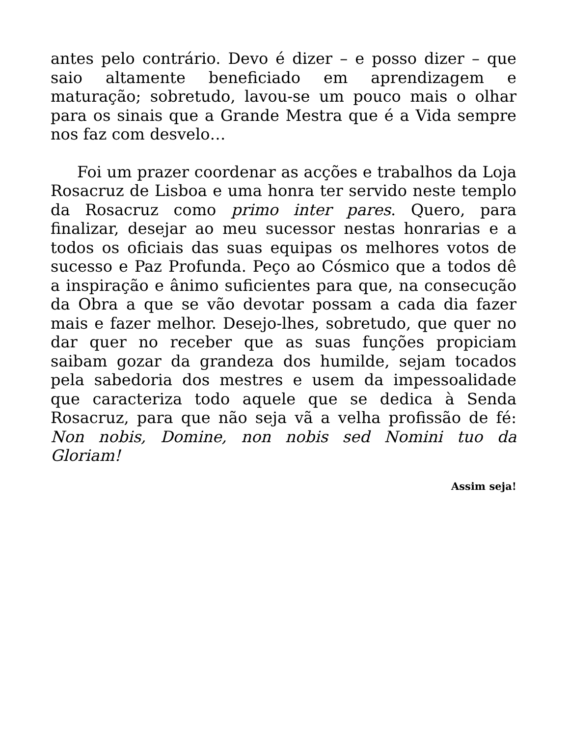antes pelo contrário. Devo é dizer – e posso dizer – que saio altamente beneficiado em aprendizagem e maturação; sobretudo, lavou-se um pouco mais o olhar para os sinais que a Grande Mestra que é a Vida sempre nos faz com desvelo…
Foi um prazer coordenar as acções e trabalhos da Loja Rosacruz de Lisboa e uma honra ter servido neste templo da Rosacruz como primo inter pares. Quero, para finalizar, desejar ao meu sucessor nestas honrarias e a todos os oficiais das suas equipas os melhores votos de sucesso e Paz Profunda. Peço ao Cósmico que a todos dê a inspiração e ânimo suficientes para que, na consecução da Obra a que se vão devotar possam a cada dia fazer mais e fazer melhor. Desejo-lhes, sobretudo, que quer no dar quer no receber que as suas funções propiciam saibam gozar da grandeza dos humilde, sejam tocados pela sabedoria dos mestres e usem da impessoalidade que caracteriza todo aquele que se dedica à Senda Rosacruz, para que não seja vã a velha profissão de fé: Non nobis, Domine, non nobis sed Nomini tuo da Gloriam!
Assim seja!